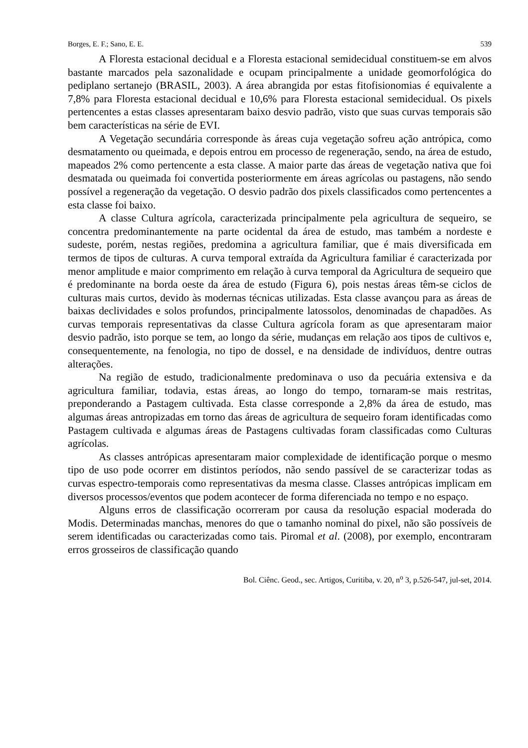Borges, E. F.; Sano, E. E. 539
A Floresta estacional decidual e a Floresta estacional semidecidual constituem-se em alvos bastante marcados pela sazonalidade e ocupam principalmente a unidade geomorfológica do pediplano sertanejo (BRASIL, 2003). A área abrangida por estas fitofisionomias é equivalente a 7,8% para Floresta estacional decidual e 10,6% para Floresta estacional semidecidual. Os pixels pertencentes a estas classes apresentaram baixo desvio padrão, visto que suas curvas temporais são bem características na série de EVI.
A Vegetação secundária corresponde às áreas cuja vegetação sofreu ação antrópica, como desmatamento ou queimada, e depois entrou em processo de regeneração, sendo, na área de estudo, mapeados 2% como pertencente a esta classe. A maior parte das áreas de vegetação nativa que foi desmatada ou queimada foi convertida posteriormente em áreas agrícolas ou pastagens, não sendo possível a regeneração da vegetação. O desvio padrão dos pixels classificados como pertencentes a esta classe foi baixo.
A classe Cultura agrícola, caracterizada principalmente pela agricultura de sequeiro, se concentra predominantemente na parte ocidental da área de estudo, mas também a nordeste e sudeste, porém, nestas regiões, predomina a agricultura familiar, que é mais diversificada em termos de tipos de culturas. A curva temporal extraída da Agricultura familiar é caracterizada por menor amplitude e maior comprimento em relação à curva temporal da Agricultura de sequeiro que é predominante na borda oeste da área de estudo (Figura 6), pois nestas áreas têm-se ciclos de culturas mais curtos, devido às modernas técnicas utilizadas. Esta classe avançou para as áreas de baixas declividades e solos profundos, principalmente latossolos, denominadas de chapadões. As curvas temporais representativas da classe Cultura agrícola foram as que apresentaram maior desvio padrão, isto porque se tem, ao longo da série, mudanças em relação aos tipos de cultivos e, consequentemente, na fenologia, no tipo de dossel, e na densidade de indivíduos, dentre outras alterações.
Na região de estudo, tradicionalmente predominava o uso da pecuária extensiva e da agricultura familiar, todavia, estas áreas, ao longo do tempo, tornaram-se mais restritas, preponderando a Pastagem cultivada. Esta classe corresponde a 2,8% da área de estudo, mas algumas áreas antropizadas em torno das áreas de agricultura de sequeiro foram identificadas como Pastagem cultivada e algumas áreas de Pastagens cultivadas foram classificadas como Culturas agrícolas.
As classes antrópicas apresentaram maior complexidade de identificação porque o mesmo tipo de uso pode ocorrer em distintos períodos, não sendo passível de se caracterizar todas as curvas espectro-temporais como representativas da mesma classe. Classes antrópicas implicam em diversos processos/eventos que podem acontecer de forma diferenciada no tempo e no espaço.
Alguns erros de classificação ocorreram por causa da resolução espacial moderada do Modis. Determinadas manchas, menores do que o tamanho nominal do pixel, não são possíveis de serem identificadas ou caracterizadas como tais. Piromal et al. (2008), por exemplo, encontraram erros grosseiros de classificação quando
Bol. Ciênc. Geod., sec. Artigos, Curitiba, v. 20, n<sup>o</sup> 3, p.526-547, jul-set, 2014.